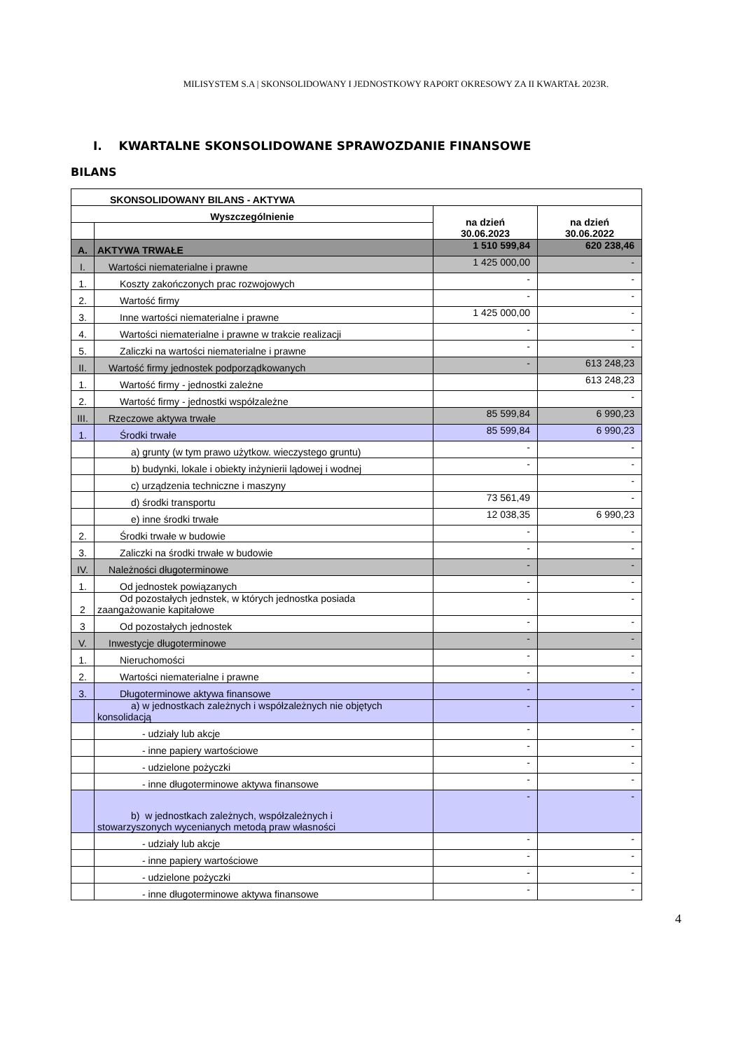MILISYSTEM S.A | SKONSOLIDOWANY I JEDNOSTKOWY RAPORT OKRESOWY ZA II KWARTAŁ 2023R.
I. KWARTALNE SKONSOLIDOWANE SPRAWOZDANIE FINANSOWE
BILANS
| SKONSOLIDOWANY BILANS - AKTYWA | | | |
| --- | --- | --- | --- |
| Wyszczególnienie | | na dzień 30.06.2023 | na dzień 30.06.2022 |
| A. | AKTYWA TRWAŁE | 1 510 599,84 | 620 238,46 |
| I. | Wartości niematerialne i prawne | 1 425 000,00 | - |
| 1. | Koszty zakończonych prac rozwojowych | - | - |
| 2. | Wartość firmy | - | - |
| 3. | Inne wartości niematerialne i prawne | 1 425 000,00 | - |
| 4. | Wartości niematerialne i prawne w trakcie realizacji | - | - |
| 5. | Zaliczki na wartości niematerialne i prawne | - | - |
| II. | Wartość firmy jednostek podporządkowanych | - | 613 248,23 |
| 1. | Wartość firmy - jednostki zależne | | 613 248,23 |
| 2. | Wartość firmy - jednostki współzależne | | - |
| III. | Rzeczowe aktywa trwałe | 85 599,84 | 6 990,23 |
| 1. | Środki trwałe | 85 599,84 | 6 990,23 |
| | a) grunty (w tym prawo użytkow. wieczystego gruntu) | - | - |
| | b) budynki, lokale i obiekty inżynierii lądowej i wodnej | - | - |
| | c) urządzenia techniczne i maszyny | | - |
| | d) środki transportu | 73 561,49 | - |
| | e) inne środki trwałe | 12 038,35 | 6 990,23 |
| 2. | Środki trwałe w budowie | - | - |
| 3. | Zaliczki na środki trwałe w budowie | - | - |
| IV. | Należności długoterminowe | - | - |
| 1. | Od jednostek powiązanych | - | - |
| 2 | Od pozostałych jednstek, w których jednostka posiada zaangażowanie kapitałowe | - | - |
| 3 | Od pozostałych jednostek | - | - |
| V. | Inwestycje długoterminowe | - | - |
| 1. | Nieruchomości | - | - |
| 2. | Wartości niematerialne i prawne | - | - |
| 3. | Długoterminowe aktywa finansowe | - | - |
| | a) w jednostkach zależnych i współzależnych nie objętych konsolidacją | - | - |
| | - udziały lub akcje | - | - |
| | - inne papiery wartościowe | - | - |
| | - udzielone pożyczki | - | - |
| | - inne długoterminowe aktywa finansowe | - | - |
| | b) w jednostkach zależnych, współzależnych i stowarzyszonych wycenianych metodą praw własności | - | - |
| | - udziały lub akcje | - | - |
| | - inne papiery wartościowe | - | - |
| | - udzielone pożyczki | - | - |
| | - inne długoterminowe aktywa finansowe | - | - |
4